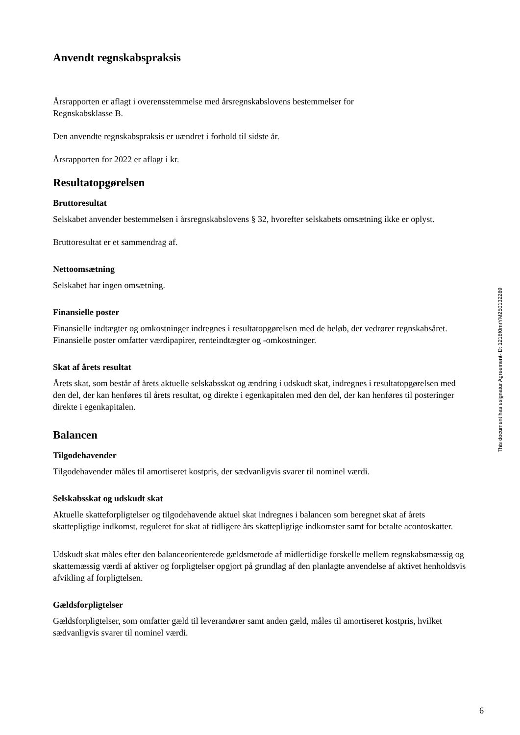Anvendt regnskabspraksis
Årsrapporten er aflagt i overensstemmelse med årsregnskabslovens bestemmelser for
Regnskabsklasse B.
Den anvendte regnskabspraksis er uændret i forhold til sidste år.
Årsrapporten for 2022 er aflagt i kr.
Resultatopgørelsen
Bruttoresultat
Selskabet anvender bestemmelsen i årsregnskabslovens § 32, hvorefter selskabets omsætning ikke er oplyst.
Bruttoresultat er et sammendrag af.
Nettoomsætning
Selskabet har ingen omsætning.
Finansielle poster
Finansielle indtægter og omkostninger indregnes i resultatopgørelsen med de beløb, der vedrører regnskabsåret. Finansielle poster omfatter værdipapirer, renteindtægter og -omkostninger.
Skat af årets resultat
Årets skat, som består af årets aktuelle selskabsskat og ændring i udskudt skat, indregnes i resultatopgørelsen med den del, der kan henføres til årets resultat, og direkte i egenkapitalen med den del, der kan henføres til posteringer direkte i egenkapitalen.
Balancen
Tilgodehavender
Tilgodehavender måles til amortiseret kostpris, der sædvanligvis svarer til nominel værdi.
Selskabsskat og udskudt skat
Aktuelle skatteforpligtelser og tilgodehavende aktuel skat indregnes i balancen som beregnet skat af årets skattepligtige indkomst, reguleret for skat af tidligere års skattepligtige indkomster samt for betalte acontoskatter.
Udskudt skat måles efter den balanceorienterede gældsmetode af midlertidige forskelle mellem regnskabsmæssig og skattemæssig værdi af aktiver og forpligtelser opgjort på grundlag af den planlagte anvendelse af aktivet henholdsvis afvikling af forpligtelsen.
Gældsforpligtelser
Gældsforpligtelser, som omfatter gæld til leverandører samt anden gæld, måles til amortiseret kostpris, hvilket sædvanligvis svarer til nominel værdi.
This document has esignatur Agreement-ID: 1218f0mrYM250132289
6